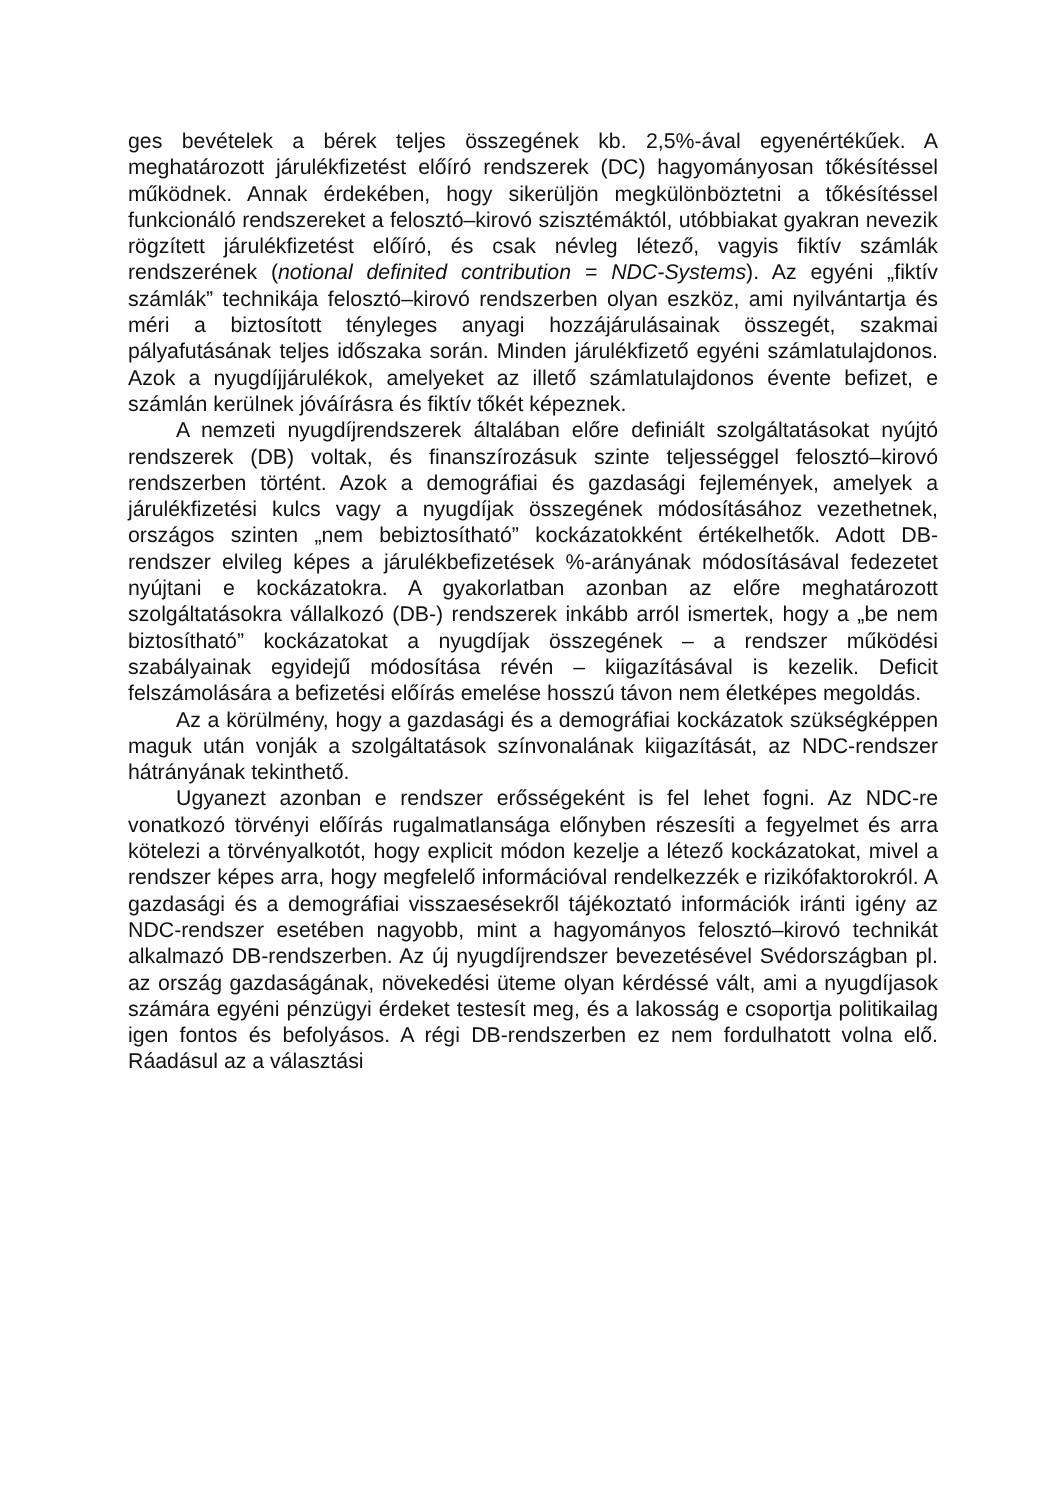ges bevételek a bérek teljes összegének kb. 2,5%-ával egyenértékűek. A meghatározott járulékfizetést előíró rendszerek (DC) hagyományosan tőkésítéssel működnek. Annak érdekében, hogy sikerüljön megkülönböztetni a tőkésítéssel funkcionáló rendszereket a felosztó–kirovó szisztémáktól, utóbbiakat gyakran nevezik rögzített járulékfizetést előíró, és csak névleg létező, vagyis fiktív számlák rendszerének (notional definited contribution = NDC-Systems). Az egyéni „fiktív számlák” technikája felosztó–kirovó rendszerben olyan eszköz, ami nyilvántartja és méri a biztosított tényleges anyagi hozzájárulásainak összegét, szakmai pályafutásának teljes időszaka során. Minden járulékfizető egyéni számlatulajdonos. Azok a nyugdíjjárulékok, amelyeket az illető számlatulajdonos évente befizet, e számlán kerülnek jóváírásra és fiktív tőkét képeznek.
A nemzeti nyugdíjrendszerek általában előre definiált szolgáltatásokat nyújtó rendszerek (DB) voltak, és finanszírozásuk szinte teljességgel felosztó–kirovó rendszerben történt. Azok a demográfiai és gazdasági fejlemények, amelyek a járulékfizetési kulcs vagy a nyugdíjak összegének módosításához vezethetnek, országos szinten „nem bebiztosítható” kockázatokként értékelhetők. Adott DB-rendszer elvileg képes a járulékbefizetések %-arányának módosításával fedezetet nyújtani e kockázatokra. A gyakorlatban azonban az előre meghatározott szolgáltatásokra vállalkozó (DB-) rendszerek inkább arról ismertek, hogy a „be nem biztosítható” kockázatokat a nyugdíjak összegének – a rendszer működési szabályainak egyidejű módosítása révén – kiigazításával is kezelik. Deficit felszámolására a befizetési előírás emelése hosszú távon nem életképes megoldás.
Az a körülmény, hogy a gazdasági és a demográfiai kockázatok szükségképpen maguk után vonják a szolgáltatások színvonalának kiigazítását, az NDC-rendszer hátrányának tekinthető.
Ugyanezt azonban e rendszer erősségeként is fel lehet fogni. Az NDC-re vonatkozó törvényi előírás rugalmatlansága előnyben részesíti a fegyelmet és arra kötelezi a törvényalkotót, hogy explicit módon kezelje a létező kockázatokat, mivel a rendszer képes arra, hogy megfelelő információval rendelkezzék e rizikófaktorokról. A gazdasági és a demográfiai visszaesésekről tájékoztató információk iránti igény az NDC-rendszer esetében nagyobb, mint a hagyományos felosztó–kirovó technikát alkalmazó DB-rendszerben. Az új nyugdíjrendszer bevezetésével Svédországban pl. az ország gazdaságának, növekedési üteme olyan kérdéssé vált, ami a nyugdíjasok számára egyéni pénzügyi érdeket testesít meg, és a lakosság e csoportja politikailag igen fontos és befolyásos. A régi DB-rendszerben ez nem fordulhatott volna elő. Ráadásul az a választási